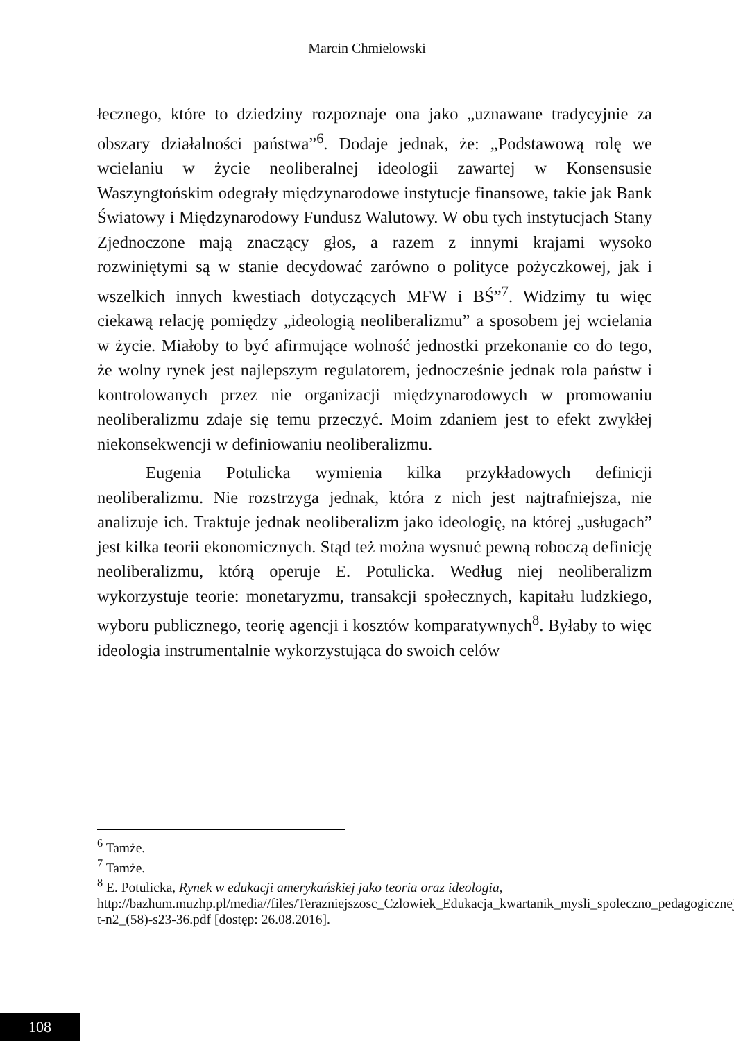Marcin Chmielowski
łecznego, które to dziedziny rozpoznaje ona jako „uznawane tradycyjnie za obszary działalności państwa”<sup>6</sup>. Dodaje jednak, że: „Podstawową rolę we wcielaniu w życie neoliberalnej ideologii zawartej w Konsensusie Waszyngtońskim odegrały międzynarodowe instytucje finansowe, takie jak Bank Światowy i Międzynarodowy Fundusz Walutowy. W obu tych instytucjach Stany Zjednoczone mają znaczący głos, a razem z innymi krajami wysoko rozwiniętymi są w stanie decydować zarówno o polityce pożyczkowej, jak i wszelkich innych kwestiach dotyczących MFW i BŚ”<sup>7</sup>. Widzimy tu więc ciekawą relację pomiędzy „ideologią neoliberalizmu” a sposobem jej wcielania w życie. Miałoby to być afirmujące wolność jednostki przekonanie co do tego, że wolny rynek jest najlepszym regulatorem, jednocześnie jednak rola państw i kontrolowanych przez nie organizacji międzynarodowych w promowaniu neoliberalizmu zdaje się temu przeczyć. Moim zdaniem jest to efekt zwykłej niekonsekwencji w definiowaniu neoliberalizmu.
Eugenia Potulicka wymienia kilka przykładowych definicji neoliberalizmu. Nie rozstrzyga jednak, która z nich jest najtrafniejsza, nie analizuje ich. Traktuje jednak neoliberalizm jako ideologię, na której „usługach” jest kilka teorii ekonomicznych. Stąd też można wysnuć pewną roboczą definicję neoliberalizmu, którą operuje E. Potulicka. Według niej neoliberalizm wykorzystuje teorie: monetaryzmu, transakcji społecznych, kapitału ludzkiego, wyboru publicznego, teorię agencji i kosztów komparatywnych<sup>8</sup>. Byłaby to więc ideologia instrumentalnie wykorzystująca do swoich celów
<sup>6</sup> Tamże.
<sup>7</sup> Tamże.
<sup>8</sup> E. Potulicka, Rynek w edukacji amerykańskiej jako teoria oraz ideologia, http://bazhum.muzhp.pl/media//files/Terazniejszosc_Czlowiek_Edukacja_kwartanik_mysli_spoleczno_pedagogicznej/-t-n2_(58)-s23-36.pdf [dostęp: 26.08.2016].
108